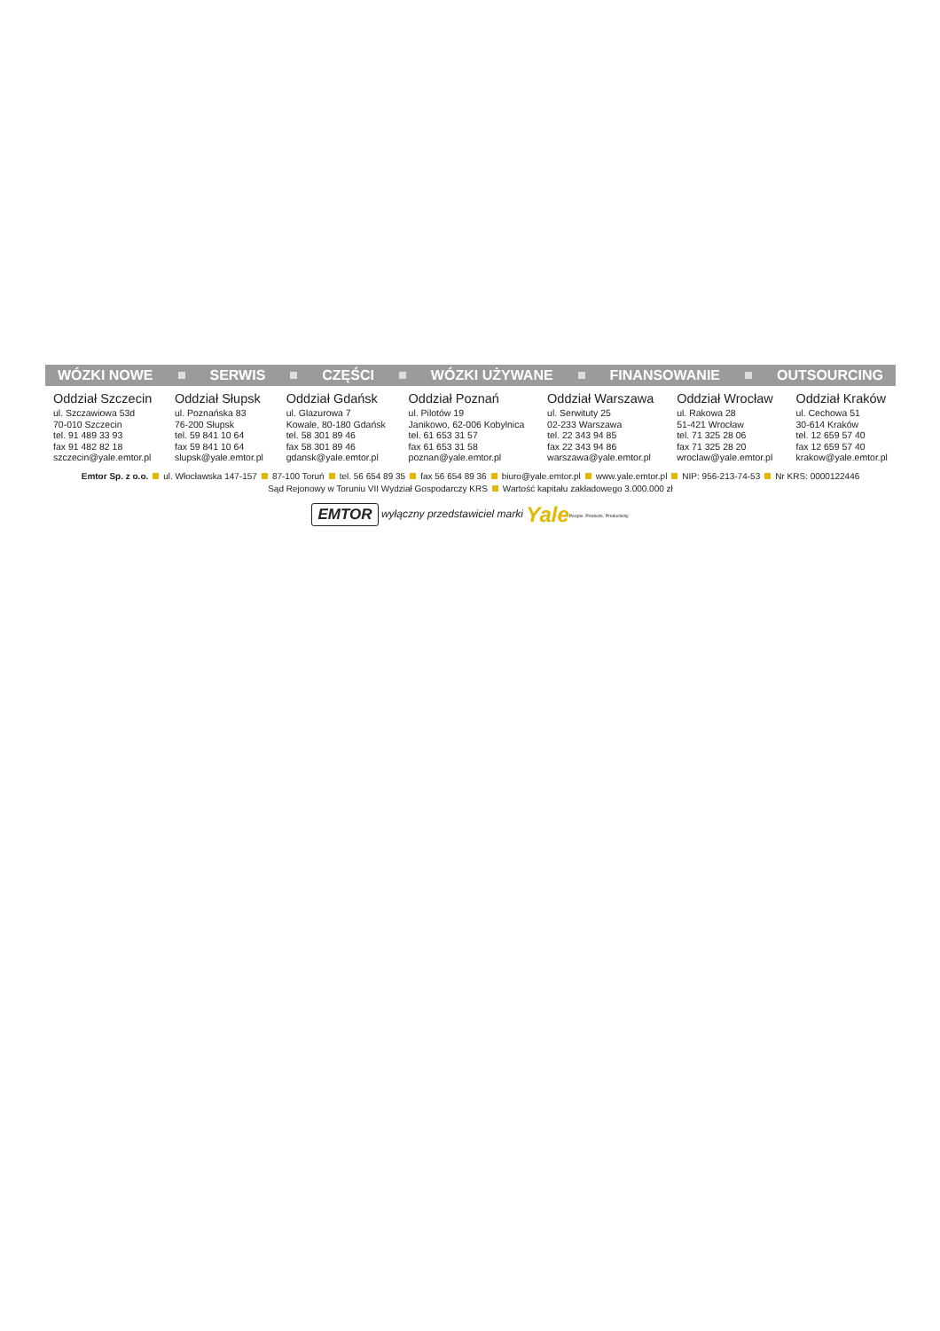WÓZKI NOWE SERWIS CZĘŚCI WÓZKI UŻYWANE FINANSOWANIE OUTSOURCING
Oddział Szczecin
ul. Szczawiowa 53d
70-010 Szczecin
tel. 91 489 33 93
fax 91 482 82 18
szczecin@yale.emtor.pl
Oddział Słupsk
ul. Poznańska 83
76-200 Słupsk
tel. 59 841 10 64
fax 59 841 10 64
slupsk@yale.emtor.pl
Oddział Gdańsk
ul. Glazurowa 7
Kowale, 80-180 Gdańsk
tel. 58 301 89 46
fax 58 301 89 46
gdansk@yale.emtor.pl
Oddział Poznań
ul. Pilotów 19
Janikowo, 62-006 Kobylnica
tel. 61 653 31 57
fax 61 653 31 58
poznan@yale.emtor.pl
Oddział Warszawa
ul. Serwituty 25
02-233 Warszawa
tel. 22 343 94 85
fax 22 343 94 86
warszawa@yale.emtor.pl
Oddział Wrocław
ul. Rakowa 28
51-421 Wrocław
tel. 71 325 28 06
fax 71 325 28 20
wroclaw@yale.emtor.pl
Oddział Kraków
ul. Cechowa 51
30-614 Kraków
tel. 12 659 57 40
fax 12 659 57 40
krakow@yale.emtor.pl
Emtor Sp. z o.o. ul. Włocławska 147-157 87-100 Toruń tel. 56 654 89 35 fax 56 654 89 36 biuro@yale.emtor.pl www.yale.emtor.pl NIP: 956-213-74-53 Nr KRS: 0000122446
Sąd Rejonowy w Toruniu VII Wydział Gospodarczy KRS Wartość kapitału zakładowego 3.000.000 zł
EMTOR wyłączny przedstawiciel marki Yale People. Products. Productivity.